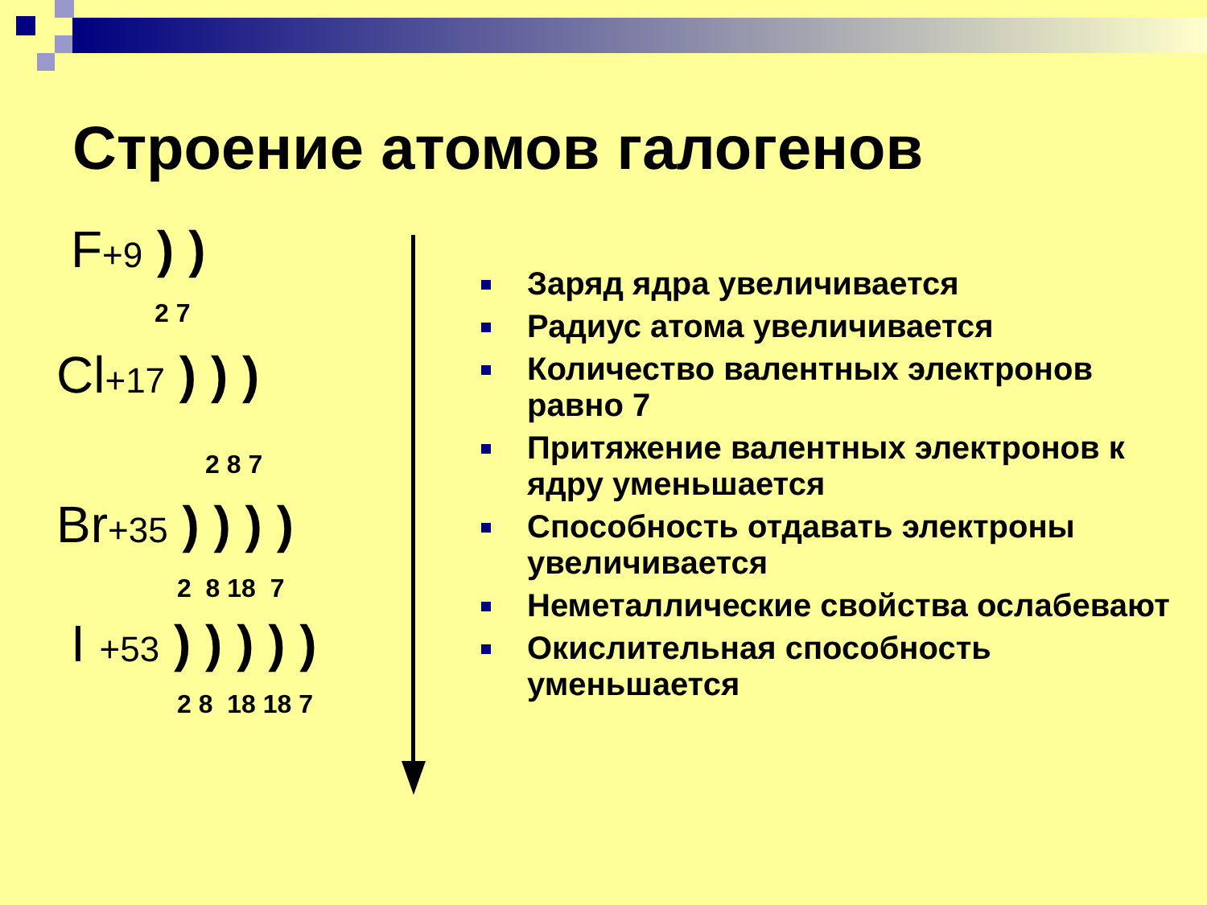Строение атомов галогенов
F+9 ) )
2 7
Cl+17 ) ) )
2 8 7
Br+35 ) ) ) )
2 8 18 7
I +53 ) ) ) ) )
2 8 18 18 7
Заряд ядра увеличивается
Радиус атома увеличивается
Количество валентных электронов равно 7
Притяжение валентных электронов к ядру уменьшается
Способность отдавать электроны увеличивается
Неметаллические свойства ослабевают
Окислительная способность уменьшается